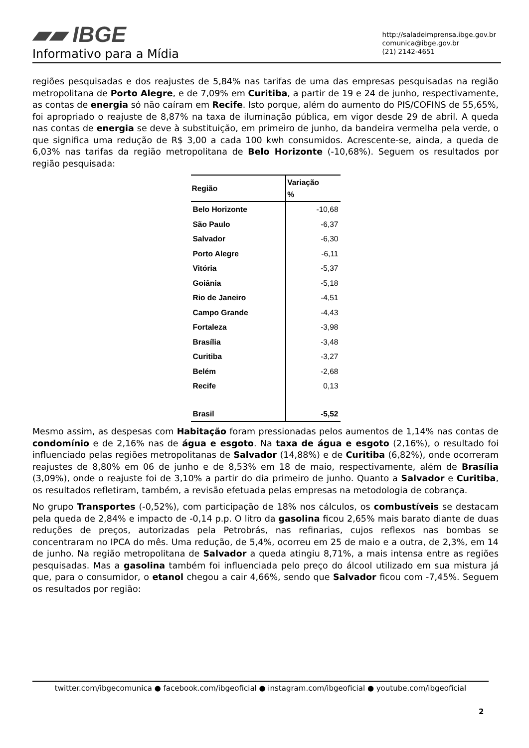▰▰ IBGE
Informativo para a Mídia
http://saladeimprensa.ibge.gov.br
comunica@ibge.gov.br
(21) 2142-4651
regiões pesquisadas e dos reajustes de 5,84% nas tarifas de uma das empresas pesquisadas na região metropolitana de Porto Alegre, e de 7,09% em Curitiba, a partir de 19 e 24 de junho, respectivamente, as contas de energia só não caíram em Recife. Isto porque, além do aumento do PIS/COFINS de 55,65%, foi apropriado o reajuste de 8,87% na taxa de iluminação pública, em vigor desde 29 de abril. A queda nas contas de energia se deve à substituição, em primeiro de junho, da bandeira vermelha pela verde, o que significa uma redução de R$ 3,00 a cada 100 kwh consumidos. Acrescente-se, ainda, a queda de 6,03% nas tarifas da região metropolitana de Belo Horizonte (-10,68%). Seguem os resultados por região pesquisada:
| Região | Variação % |
| --- | --- |
| Belo Horizonte | -10,68 |
| São Paulo | -6,37 |
| Salvador | -6,30 |
| Porto Alegre | -6,11 |
| Vitória | -5,37 |
| Goiânia | -5,18 |
| Rio de Janeiro | -4,51 |
| Campo Grande | -4,43 |
| Fortaleza | -3,98 |
| Brasília | -3,48 |
| Curitiba | -3,27 |
| Belém | -2,68 |
| Recife | 0,13 |
| Brasil | -5,52 |
Mesmo assim, as despesas com Habitação foram pressionadas pelos aumentos de 1,14% nas contas de condomínio e de 2,16% nas de água e esgoto. Na taxa de água e esgoto (2,16%), o resultado foi influenciado pelas regiões metropolitanas de Salvador (14,88%) e de Curitiba (6,82%), onde ocorreram reajustes de 8,80% em 06 de junho e de 8,53% em 18 de maio, respectivamente, além de Brasília (3,09%), onde o reajuste foi de 3,10% a partir do dia primeiro de junho. Quanto a Salvador e Curitiba, os resultados refletiram, também, a revisão efetuada pelas empresas na metodologia de cobrança.
No grupo Transportes (-0,52%), com participação de 18% nos cálculos, os combustíveis se destacam pela queda de 2,84% e impacto de -0,14 p.p. O litro da gasolina ficou 2,65% mais barato diante de duas reduções de preços, autorizadas pela Petrobrás, nas refinarias, cujos reflexos nas bombas se concentraram no IPCA do mês. Uma redução, de 5,4%, ocorreu em 25 de maio e a outra, de 2,3%, em 14 de junho. Na região metropolitana de Salvador a queda atingiu 8,71%, a mais intensa entre as regiões pesquisadas. Mas a gasolina também foi influenciada pelo preço do álcool utilizado em sua mistura já que, para o consumidor, o etanol chegou a cair 4,66%, sendo que Salvador ficou com -7,45%. Seguem os resultados por região:
twitter.com/ibgecomunica ● facebook.com/ibgeoficial ● instagram.com/ibgeoficial ● youtube.com/ibgeoficial
2